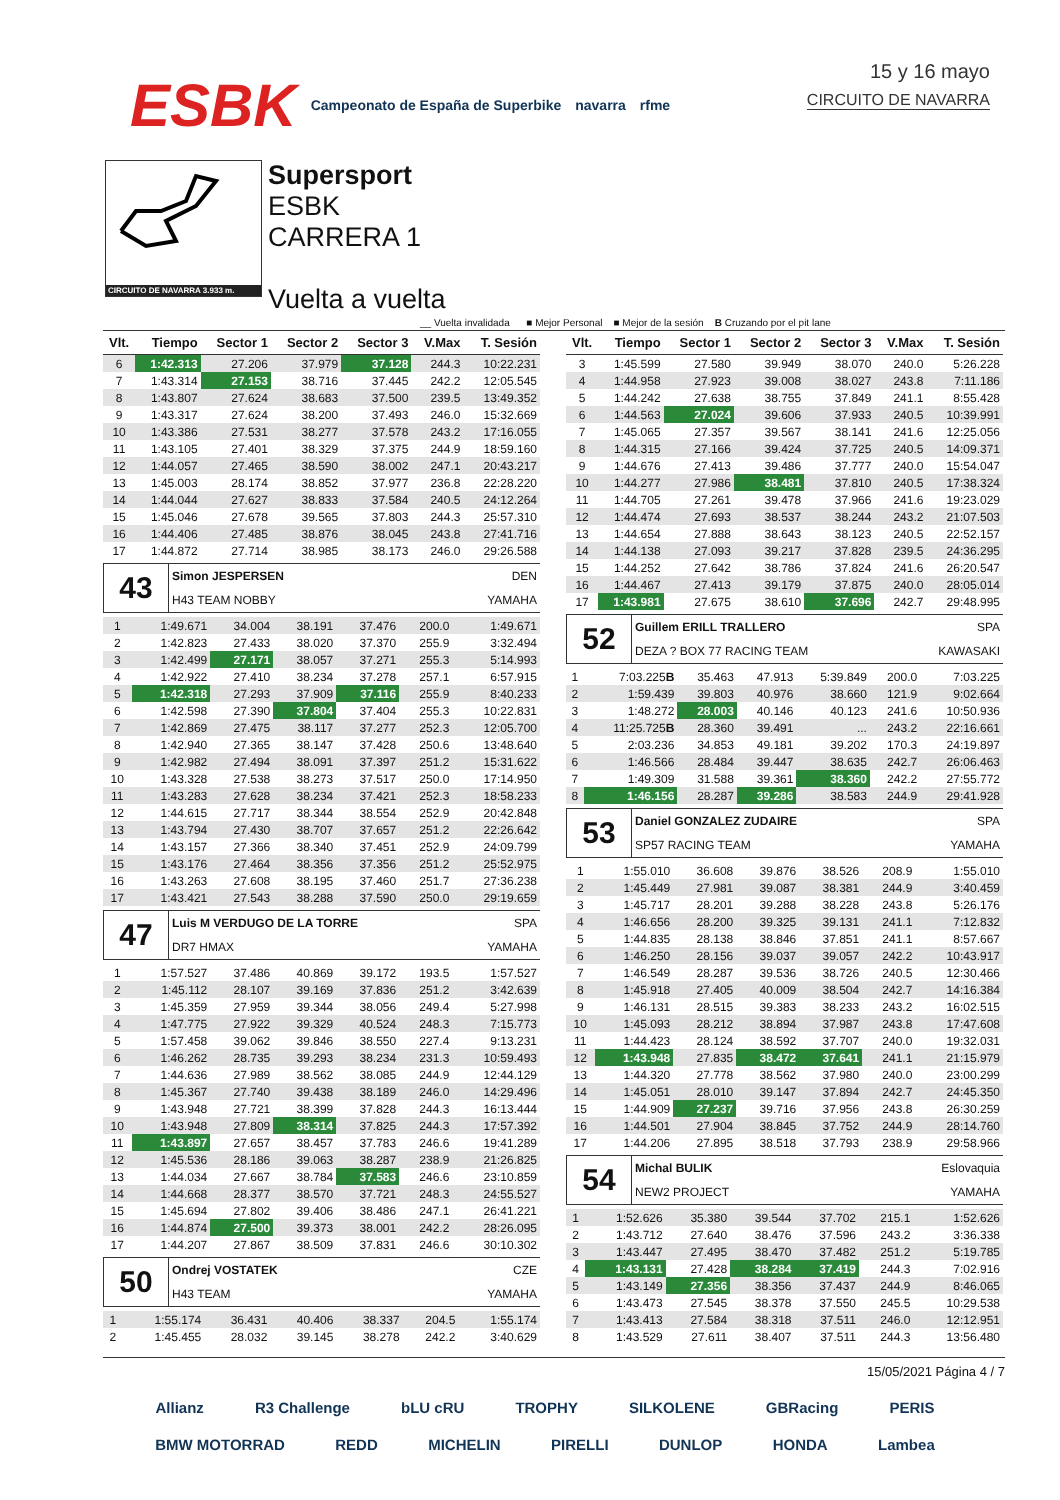ESBK Campeonato de España de Superbike navarra rfme
15 y 16 mayo
CIRCUITO DE NAVARRA
CIRCUITO DE NAVARRA 3.933 m.
Supersport
ESBK
CARRERA 1
Vuelta a vuelta
__ Vuelta invalidada ■ Mejor Personal ■ Mejor de la sesión B Cruzando por el pit lane
| Vlt. | Tiempo | Sector 1 | Sector 2 | Sector 3 | V.Max | T. Sesión |
| --- | --- | --- | --- | --- | --- | --- |
| 6 | 1:42.313 | 27.206 | 37.979 | 37.128 | 244.3 | 10:22.231 |
| 7 | 1:43.314 | 27.153 | 38.716 | 37.445 | 242.2 | 12:05.545 |
| 8 | 1:43.807 | 27.624 | 38.683 | 37.500 | 239.5 | 13:49.352 |
| 9 | 1:43.317 | 27.624 | 38.200 | 37.493 | 246.0 | 15:32.669 |
| 10 | 1:43.386 | 27.531 | 38.277 | 37.578 | 243.2 | 17:16.055 |
| 11 | 1:43.105 | 27.401 | 38.329 | 37.375 | 244.9 | 18:59.160 |
| 12 | 1:44.057 | 27.465 | 38.590 | 38.002 | 247.1 | 20:43.217 |
| 13 | 1:45.003 | 28.174 | 38.852 | 37.977 | 236.8 | 22:28.220 |
| 14 | 1:44.044 | 27.627 | 38.833 | 37.584 | 240.5 | 24:12.264 |
| 15 | 1:45.046 | 27.678 | 39.565 | 37.803 | 244.3 | 25:57.310 |
| 16 | 1:44.406 | 27.485 | 38.876 | 38.045 | 243.8 | 27:41.716 |
| 17 | 1:44.872 | 27.714 | 38.985 | 38.173 | 246.0 | 29:26.588 |
| 43 | Simon JESPERSEN | DEN |
| | H43 TEAM NOBBY | YAMAHA |
| 1 | 1:49.671 | 34.004 | 38.191 | 37.476 | 200.0 | 1:49.671 |
| 2 | 1:42.823 | 27.433 | 38.020 | 37.370 | 255.9 | 3:32.494 |
| 3 | 1:42.499 | 27.171 | 38.057 | 37.271 | 255.3 | 5:14.993 |
| 4 | 1:42.922 | 27.410 | 38.234 | 37.278 | 257.1 | 6:57.915 |
| 5 | 1:42.318 | 27.293 | 37.909 | 37.116 | 255.9 | 8:40.233 |
| 6 | 1:42.598 | 27.390 | 37.804 | 37.404 | 255.3 | 10:22.831 |
| 7 | 1:42.869 | 27.475 | 38.117 | 37.277 | 252.3 | 12:05.700 |
| 8 | 1:42.940 | 27.365 | 38.147 | 37.428 | 250.6 | 13:48.640 |
| 9 | 1:42.982 | 27.494 | 38.091 | 37.397 | 251.2 | 15:31.622 |
| 10 | 1:43.328 | 27.538 | 38.273 | 37.517 | 250.0 | 17:14.950 |
| 11 | 1:43.283 | 27.628 | 38.234 | 37.421 | 252.3 | 18:58.233 |
| 12 | 1:44.615 | 27.717 | 38.344 | 38.554 | 252.9 | 20:42.848 |
| 13 | 1:43.794 | 27.430 | 38.707 | 37.657 | 251.2 | 22:26.642 |
| 14 | 1:43.157 | 27.366 | 38.340 | 37.451 | 252.9 | 24:09.799 |
| 15 | 1:43.176 | 27.464 | 38.356 | 37.356 | 251.2 | 25:52.975 |
| 16 | 1:43.263 | 27.608 | 38.195 | 37.460 | 251.7 | 27:36.238 |
| 17 | 1:43.421 | 27.543 | 38.288 | 37.590 | 250.0 | 29:19.659 |
| 47 | Luis M VERDUGO DE LA TORRE | SPA |
| | DR7 HMAX | YAMAHA |
| 1 | 1:57.527 | 37.486 | 40.869 | 39.172 | 193.5 | 1:57.527 |
| 2 | 1:45.112 | 28.107 | 39.169 | 37.836 | 251.2 | 3:42.639 |
| 3 | 1:45.359 | 27.959 | 39.344 | 38.056 | 249.4 | 5:27.998 |
| 4 | 1:47.775 | 27.922 | 39.329 | 40.524 | 248.3 | 7:15.773 |
| 5 | 1:57.458 | 39.062 | 39.846 | 38.550 | 227.4 | 9:13.231 |
| 6 | 1:46.262 | 28.735 | 39.293 | 38.234 | 231.3 | 10:59.493 |
| 7 | 1:44.636 | 27.989 | 38.562 | 38.085 | 244.9 | 12:44.129 |
| 8 | 1:45.367 | 27.740 | 39.438 | 38.189 | 246.0 | 14:29.496 |
| 9 | 1:43.948 | 27.721 | 38.399 | 37.828 | 244.3 | 16:13.444 |
| 10 | 1:43.948 | 27.809 | 38.314 | 37.825 | 244.3 | 17:57.392 |
| 11 | 1:43.897 | 27.657 | 38.457 | 37.783 | 246.6 | 19:41.289 |
| 12 | 1:45.536 | 28.186 | 39.063 | 38.287 | 238.9 | 21:26.825 |
| 13 | 1:44.034 | 27.667 | 38.784 | 37.583 | 246.6 | 23:10.859 |
| 14 | 1:44.668 | 28.377 | 38.570 | 37.721 | 248.3 | 24:55.527 |
| 15 | 1:45.694 | 27.802 | 39.406 | 38.486 | 247.1 | 26:41.221 |
| 16 | 1:44.874 | 27.500 | 39.373 | 38.001 | 242.2 | 28:26.095 |
| 17 | 1:44.207 | 27.867 | 38.509 | 37.831 | 246.6 | 30:10.302 |
| 50 | Ondrej VOSTATEK | CZE |
| | H43 TEAM | YAMAHA |
| 1 | 1:55.174 | 36.431 | 40.406 | 38.337 | 204.5 | 1:55.174 |
| 2 | 1:45.455 | 28.032 | 39.145 | 38.278 | 242.2 | 3:40.629 |
| Vlt. | Tiempo | Sector 1 | Sector 2 | Sector 3 | V.Max | T. Sesión |
| --- | --- | --- | --- | --- | --- | --- |
| 3 | 1:45.599 | 27.580 | 39.949 | 38.070 | 240.0 | 5:26.228 |
| 4 | 1:44.958 | 27.923 | 39.008 | 38.027 | 243.8 | 7:11.186 |
| 5 | 1:44.242 | 27.638 | 38.755 | 37.849 | 241.1 | 8:55.428 |
| 6 | 1:44.563 | 27.024 | 39.606 | 37.933 | 240.5 | 10:39.991 |
| 7 | 1:45.065 | 27.357 | 39.567 | 38.141 | 241.6 | 12:25.056 |
| 8 | 1:44.315 | 27.166 | 39.424 | 37.725 | 240.5 | 14:09.371 |
| 9 | 1:44.676 | 27.413 | 39.486 | 37.777 | 240.0 | 15:54.047 |
| 10 | 1:44.277 | 27.986 | 38.481 | 37.810 | 240.5 | 17:38.324 |
| 11 | 1:44.705 | 27.261 | 39.478 | 37.966 | 241.6 | 19:23.029 |
| 12 | 1:44.474 | 27.693 | 38.537 | 38.244 | 243.2 | 21:07.503 |
| 13 | 1:44.654 | 27.888 | 38.643 | 38.123 | 240.5 | 22:52.157 |
| 14 | 1:44.138 | 27.093 | 39.217 | 37.828 | 239.5 | 24:36.295 |
| 15 | 1:44.252 | 27.642 | 38.786 | 37.824 | 241.6 | 26:20.547 |
| 16 | 1:44.467 | 27.413 | 39.179 | 37.875 | 240.0 | 28:05.014 |
| 17 | 1:43.981 | 27.675 | 38.610 | 37.696 | 242.7 | 29:48.995 |
| 52 | Guillem ERILL TRALLERO | SPA |
| | DEZA ? BOX 77 RACING TEAM | KAWASAKI |
| 1 | 7:03.225 B | 35.463 | 47.913 | 5:39.849 | 200.0 | 7:03.225 |
| 2 | 1:59.439 | 39.803 | 40.976 | 38.660 | 121.9 | 9:02.664 |
| 3 | 1:48.272 | 28.003 | 40.146 | 40.123 | 241.6 | 10:50.936 |
| 4 | 11:25.725 B | 28.360 | 39.491 | ... | 243.2 | 22:16.661 |
| 5 | 2:03.236 | 34.853 | 49.181 | 39.202 | 170.3 | 24:19.897 |
| 6 | 1:46.566 | 28.484 | 39.447 | 38.635 | 242.7 | 26:06.463 |
| 7 | 1:49.309 | 31.588 | 39.361 | 38.360 | 242.2 | 27:55.772 |
| 8 | 1:46.156 | 28.287 | 39.286 | 38.583 | 244.9 | 29:41.928 |
| 53 | Daniel GONZALEZ ZUDAIRE | SPA |
| | SP57 RACING TEAM | YAMAHA |
| 1 | 1:55.010 | 36.608 | 39.876 | 38.526 | 208.9 | 1:55.010 |
| 2 | 1:45.449 | 27.981 | 39.087 | 38.381 | 244.9 | 3:40.459 |
| 3 | 1:45.717 | 28.201 | 39.288 | 38.228 | 243.8 | 5:26.176 |
| 4 | 1:46.656 | 28.200 | 39.325 | 39.131 | 241.1 | 7:12.832 |
| 5 | 1:44.835 | 28.138 | 38.846 | 37.851 | 241.1 | 8:57.667 |
| 6 | 1:46.250 | 28.156 | 39.037 | 39.057 | 242.2 | 10:43.917 |
| 7 | 1:46.549 | 28.287 | 39.536 | 38.726 | 240.5 | 12:30.466 |
| 8 | 1:45.918 | 27.405 | 40.009 | 38.504 | 242.7 | 14:16.384 |
| 9 | 1:46.131 | 28.515 | 39.383 | 38.233 | 243.2 | 16:02.515 |
| 10 | 1:45.093 | 28.212 | 38.894 | 37.987 | 243.8 | 17:47.608 |
| 11 | 1:44.423 | 28.124 | 38.592 | 37.707 | 240.0 | 19:32.031 |
| 12 | 1:43.948 | 27.835 | 38.472 | 37.641 | 241.1 | 21:15.979 |
| 13 | 1:44.320 | 27.778 | 38.562 | 37.980 | 240.0 | 23:00.299 |
| 14 | 1:45.051 | 28.010 | 39.147 | 37.894 | 242.7 | 24:45.350 |
| 15 | 1:44.909 | 27.237 | 39.716 | 37.956 | 243.8 | 26:30.259 |
| 16 | 1:44.501 | 27.904 | 38.845 | 37.752 | 244.9 | 28:14.760 |
| 17 | 1:44.206 | 27.895 | 38.518 | 37.793 | 238.9 | 29:58.966 |
| 54 | Michal BULIK | Eslovaquia |
| | NEW2 PROJECT | YAMAHA |
| 1 | 1:52.626 | 35.380 | 39.544 | 37.702 | 215.1 | 1:52.626 |
| 2 | 1:43.712 | 27.640 | 38.476 | 37.596 | 243.2 | 3:36.338 |
| 3 | 1:43.447 | 27.495 | 38.470 | 37.482 | 251.2 | 5:19.785 |
| 4 | 1:43.131 | 27.428 | 38.284 | 37.419 | 244.3 | 7:02.916 |
| 5 | 1:43.149 | 27.356 | 38.356 | 37.437 | 244.9 | 8:46.065 |
| 6 | 1:43.473 | 27.545 | 38.378 | 37.550 | 245.5 | 10:29.538 |
| 7 | 1:43.413 | 27.584 | 38.318 | 37.511 | 246.0 | 12:12.951 |
| 8 | 1:43.529 | 27.611 | 38.407 | 37.511 | 244.3 | 13:56.480 |
15/05/2021 Página 4 / 7
Allianz R3 Challenge bLU cRU TROPHY SILKOLENE GBRacing PERIS
BMW MOTORRAD REDD MICHELIN PIRELLI DUNLOP HONDA Lambea